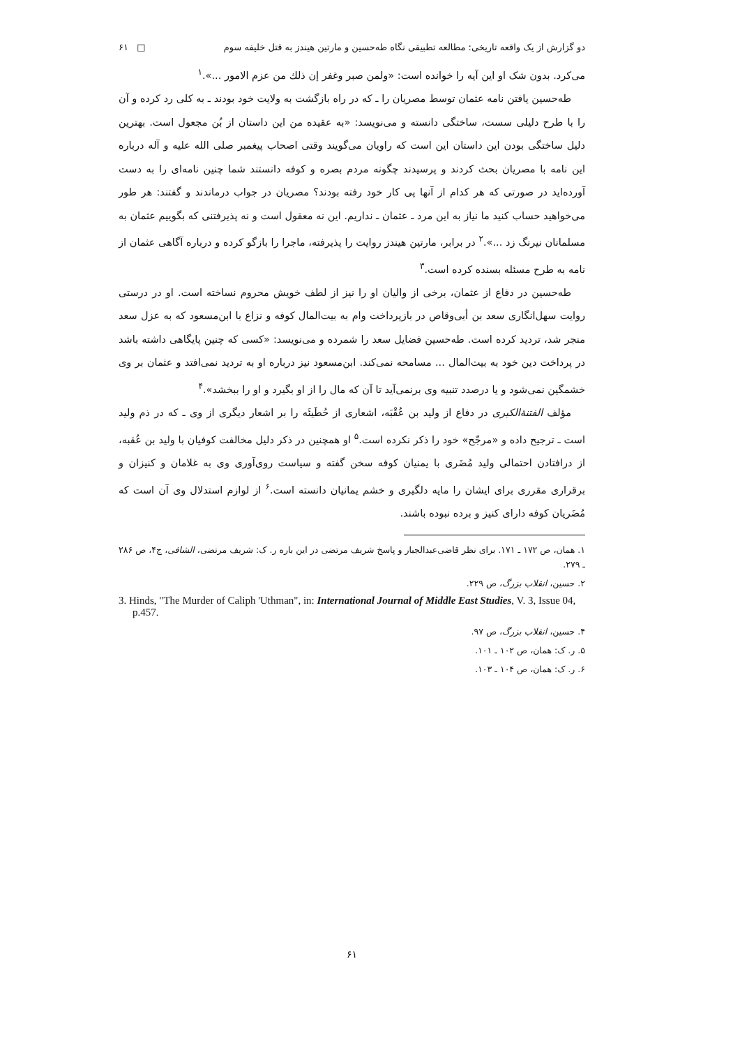دو گزارش از یک واقعه تاریخی: مطالعه تطبیقی نگاه طه‌حسین و مارتین هیندز به قتل خلیفه سوم □ ۶۱
می‌کرد. بدون شک او این آیه را خوانده است: «ولمن صبر وغفر إن ذلك من عزم الامور ...».<sup>۱</sup>
طه‌حسین یافتن نامه عثمان توسط مصریان را ـ که در راه بازگشت به ولایت خود بودند ـ به کلی رد کرده و آن را با طرح دلیلی سست، ساختگی دانسته و می‌نویسد: «به عقیده من این داستان از بُن مجعول است. بهترین دلیل ساختگی بودن این داستان این است که راویان می‌گویند وقتی اصحاب پیغمبر صلی الله علیه و آله درباره این نامه با مصریان بحث کردند و پرسیدند چگونه مردم بصره و کوفه دانستند شما چنین نامه‌ای را به دست آورده‌اید در صورتی که هر کدام از آنها پی کار خود رفته بودند؟ مصریان در جواب درماندند و گفتند: هر طور می‌خواهید حساب کنید ما نیاز به این مرد ـ عثمان ـ نداریم. این نه معقول است و نه پذیرفتنی که بگوییم عثمان به مسلمانان نیرنگ زد ...».<sup>۲</sup> در برابر، مارتین هیندز روایت را پذیرفته، ماجرا را بازگو کرده و درباره آگاهی عثمان از نامه به طرح مسئله بسنده کرده است.<sup>۳</sup>
طه‌حسین در دفاع از عثمان، برخی از والیان او را نیز از لطف خویش محروم نساخته است. او در درستی روایت سهل‌انگاری سعد بن أبی‌وقاص در بازپرداخت وام به بیت‌المال کوفه و نزاع با ابن‌مسعود که به عزل سعد منجر شد، تردید کرده است. طه‌حسین فضایل سعد را شمرده و می‌نویسد: «کسی که چنین پایگاهی داشته باشد در پرداخت دین خود به بیت‌المال ... مسامحه نمی‌کند. ابن‌مسعود نیز درباره او به تردید نمی‌افتد و عثمان بر وی خشمگین نمی‌شود و یا درصدد تنبیه وی برنمی‌آید تا آن که مال را از او بگیرد و او را ببخشد».<sup>۴</sup>
مؤلف الفتنة‌الکبری در دفاع از ولید بن عُقْبَه، اشعاری از حُطَیئَه را بر اشعار دیگری از وی ـ که در ذم ولید است ـ ترجیح داده و «مرجّح» خود را ذکر نکرده است.<sup>۵</sup> او همچنین در ذکر دلیل مخالفت کوفیان با ولید بن عُقبه، از درافتادن احتمالی ولید مُضَری با یمنیان کوفه سخن گفته و سیاست روی‌آوری وی به غلامان و کنیزان و برقراری مقرری برای ایشان را مایه دلگیری و خشم یمانیان دانسته است.<sup>۶</sup> از لوازم استدلال وی آن است که مُضَریان کوفه دارای کنیز و برده نبوده باشند.
۱. همان، ص ۱۷۲ ـ ۱۷۱. برای نظر قاضی‌عبدالجبار و پاسخ شریف مرتضی در این باره ر. ک: شریف مرتضی، الشافی، ج۴، ص ۲۸۶ ـ ۲۷۹.
۲. حسین، انقلاب بزرگ، ص ۲۲۹.
3. Hinds, "The Murder of Caliph 'Uthman", in: International Journal of Middle East Studies, V. 3, Issue 04, p.457.
۴. حسین، انقلاب بزرگ، ص ۹۷.
۵. ر. ک: همان، ص ۱۰۲ ـ ۱۰۱.
۶. ر. ک: همان، ص ۱۰۴ ـ ۱۰۳.
۶۱